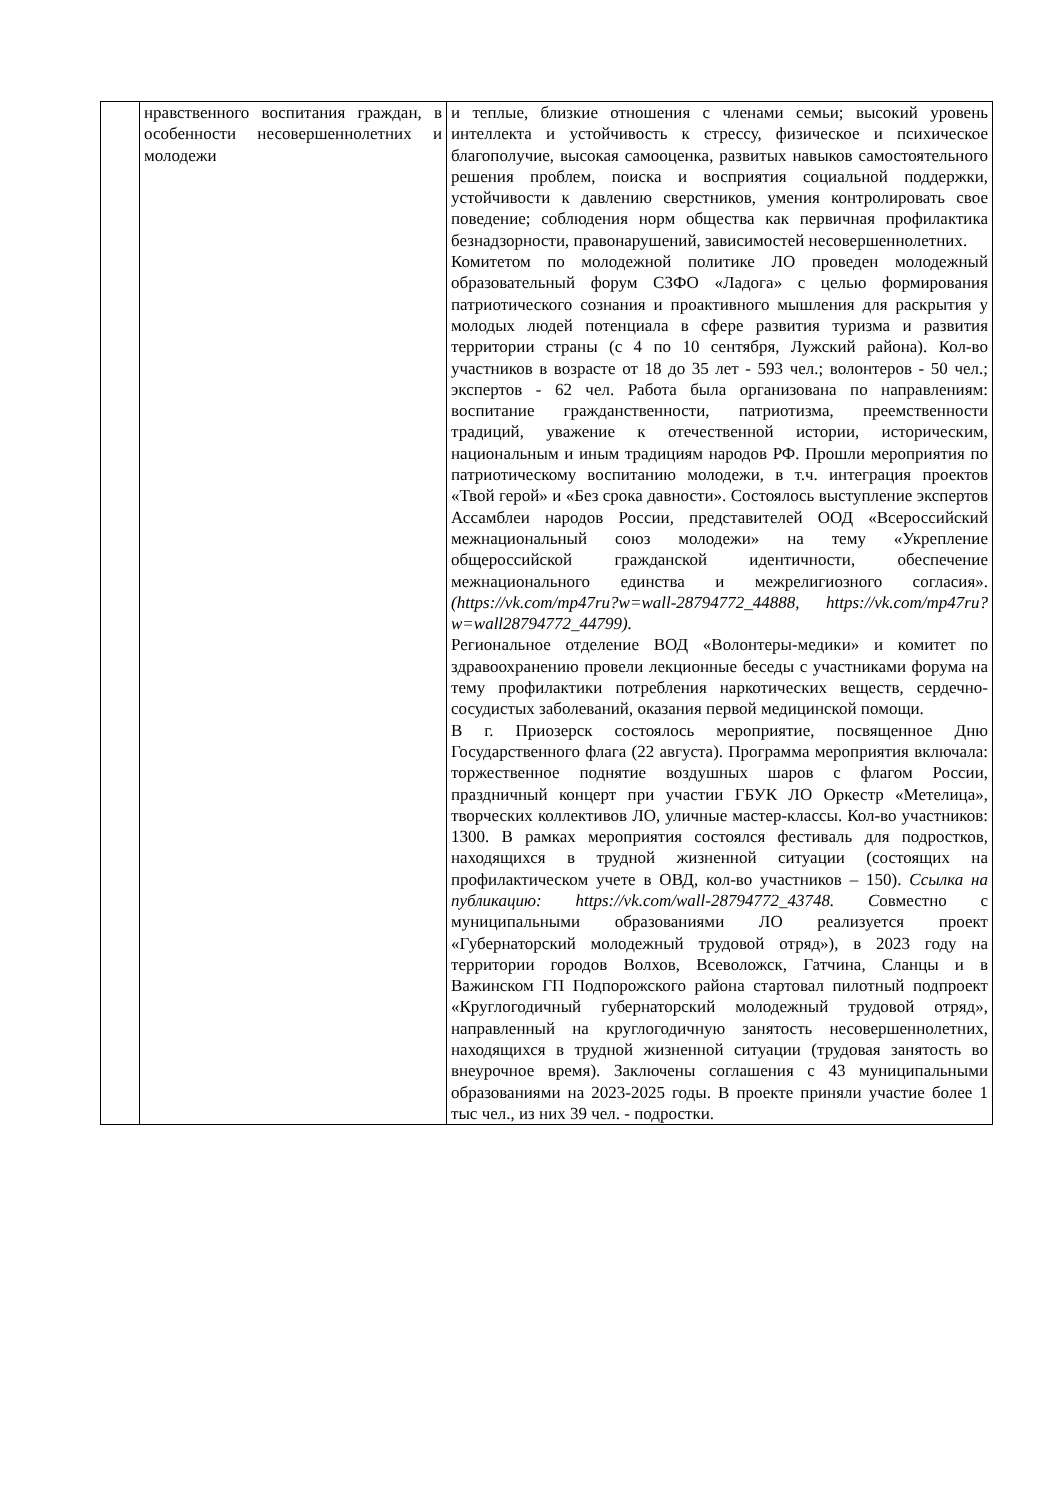| | нравственного воспитания граждан, в особенности несовершеннолетних и молодежи | и теплые, близкие отношения с членами семьи; высокий уровень интеллекта и устойчивость к стрессу, физическое и психическое благополучие, высокая самооценка, развитых навыков самостоятельного решения проблем, поиска и восприятия социальной поддержки, устойчивости к давлению сверстников, умения контролировать свое поведение; соблюдения норм общества как первичная профилактика безнадзорности, правонарушений, зависимостей несовершеннолетних. Комитетом по молодежной политике ЛО проведен молодежный образовательный форум СЗФО «Ладога» с целью формирования патриотического сознания и проактивного мышления для раскрытия у молодых людей потенциала в сфере развития туризма и развития территории страны (с 4 по 10 сентября, Лужский района). Кол-во участников в возрасте от 18 до 35 лет - 593 чел.; волонтеров - 50 чел.; экспертов - 62 чел. Работа была организована по направлениям: воспитание гражданственности, патриотизма, преемственности традиций, уважение к отечественной истории, историческим, национальным и иным традициям народов РФ. Прошли мероприятия по патриотическому воспитанию молодежи, в т.ч. интеграция проектов «Твой герой» и «Без срока давности». Состоялось выступление экспертов Ассамблеи народов России, представителей ООД «Всероссийский межнациональный союз молодежи» на тему «Укрепление общероссийской гражданской идентичности, обеспечение межнационального единства и межрелигиозного согласия». (https://vk.com/mp47ru?w=wall-28794772_44888, https://vk.com/mp47ru?w=wall28794772_44799). Региональное отделение ВОД «Волонтеры-медики» и комитет по здравоохранению провели лекционные беседы с участниками форума на тему профилактики потребления наркотических веществ, сердечно-сосудистых заболеваний, оказания первой медицинской помощи. В г. Приозерск состоялось мероприятие, посвященное Дню Государственного флага (22 августа). Программа мероприятия включала: торжественное поднятие воздушных шаров с флагом России, праздничный концерт при участии ГБУК ЛО Оркестр «Метелица», творческих коллективов ЛО, уличные мастер-классы. Кол-во участников: 1300. В рамках мероприятия состоялся фестиваль для подростков, находящихся в трудной жизненной ситуации (состоящих на профилактическом учете в ОВД, кол-во участников – 150). Ссылка на публикацию: https://vk.com/wall-28794772_43748. С овместно с муниципальными образованиями ЛО реализуется проект «Губернаторский молодежный трудовой отряд»), в 2023 году на территории городов Волхов, Всеволожск, Гатчина, Сланцы и в Важинском ГП Подпорожского района стартовал пилотный подпроект «Круглогодичный губернаторский молодежный трудовой отряд», направленный на круглогодичную занятость несовершеннолетних, находящихся в трудной жизненной ситуации (трудовая занятость во внеурочное время). Заключены соглашения с 43 муниципальными образованиями на 2023-2025 годы. В проекте приняли участие более 1 тыс чел., из них 39 чел. - подростки. |